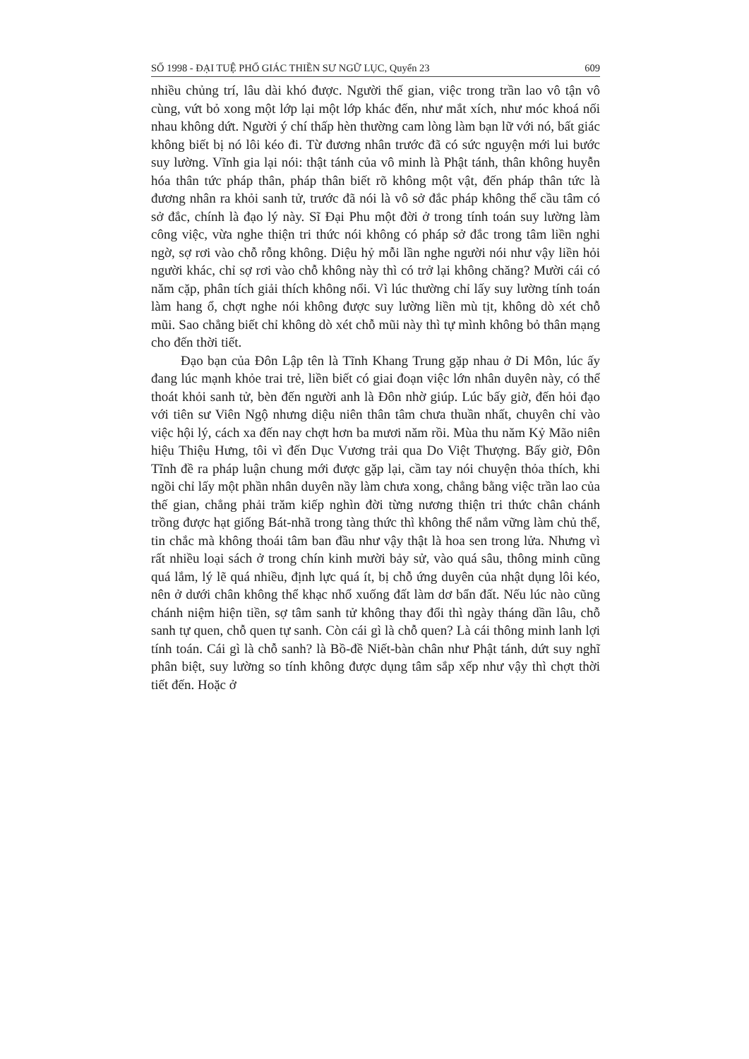SỐ 1998 - ĐẠI TUỆ PHỔ GIÁC THIỀN SƯ NGỮ LỤC, Quyển 23 609
nhiều chủng trí, lâu dài khó được. Người thế gian, việc trong trần lao vô tận vô cùng, vứt bỏ xong một lớp lại một lớp khác đến, như mắt xích, như móc khoá nối nhau không dứt. Người ý chí thấp hèn thường cam lòng làm bạn lữ với nó, bất giác không biết bị nó lôi kéo đi. Từ đương nhân trước đã có sức nguyện mới lui bước suy lường. Vĩnh gia lại nói: thật tánh của vô minh là Phật tánh, thân không huyễn hóa thân tức pháp thân, pháp thân biết rõ không một vật, đến pháp thân tức là đương nhân ra khỏi sanh tử, trước đã nói là vô sở đắc pháp không thể cầu tâm có sở đắc, chính là đạo lý này. Sĩ Đại Phu một đời ở trong tính toán suy lường làm công việc, vừa nghe thiện tri thức nói không có pháp sở đắc trong tâm liền nghi ngờ, sợ rơi vào chỗ rỗng không. Diệu hỷ mỗi lần nghe người nói như vậy liền hỏi người khác, chỉ sợ rơi vào chỗ không này thì có trở lại không chăng? Mười cái có năm cặp, phân tích giải thích không nổi. Vì lúc thường chỉ lấy suy lường tính toán làm hang ổ, chợt nghe nói không được suy lường liền mù tịt, không dò xét chỗ mũi. Sao chẳng biết chỉ không dò xét chỗ mũi này thì tự mình không bỏ thân mạng cho đến thời tiết.
Đạo bạn của Đôn Lập tên là Tĩnh Khang Trung gặp nhau ở Di Môn, lúc ấy đang lúc mạnh khỏe trai trẻ, liền biết có giai đoạn việc lớn nhân duyên này, có thể thoát khỏi sanh tử, bèn đến người anh là Đôn nhờ giúp. Lúc bấy giờ, đến hỏi đạo với tiên sư Viên Ngộ nhưng diệu niên thân tâm chưa thuần nhất, chuyên chỉ vào việc hội lý, cách xa đến nay chợt hơn ba mươi năm rồi. Mùa thu năm Kỷ Mão niên hiệu Thiệu Hưng, tôi vì đến Dục Vương trải qua Do Việt Thượng. Bấy giờ, Đôn Tĩnh đề ra pháp luận chung mới được gặp lại, cầm tay nói chuyện thỏa thích, khi ngồi chỉ lấy một phần nhân duyên nầy làm chưa xong, chẳng bằng việc trần lao của thế gian, chẳng phải trăm kiếp nghìn đời từng nương thiện tri thức chân chánh trồng được hạt giống Bát-nhã trong tàng thức thì không thể nắm vững làm chủ thể, tin chắc mà không thoái tâm ban đầu như vậy thật là hoa sen trong lửa. Nhưng vì rất nhiều loại sách ở trong chín kinh mười bảy sử, vào quá sâu, thông minh cũng quá lắm, lý lẽ quá nhiều, định lực quá ít, bị chỗ ứng duyên của nhật dụng lôi kéo, nên ở dưới chân không thể khạc nhổ xuống đất làm dơ bẩn đất. Nếu lúc nào cũng chánh niệm hiện tiền, sợ tâm sanh tử không thay đổi thì ngày tháng dần lâu, chỗ sanh tự quen, chỗ quen tự sanh. Còn cái gì là chỗ quen? Là cái thông minh lanh lợi tính toán. Cái gì là chỗ sanh? là Bồ-đề Niết-bàn chân như Phật tánh, dứt suy nghĩ phân biệt, suy lường so tính không được dụng tâm sắp xếp như vậy thì chợt thời tiết đến. Hoặc ở